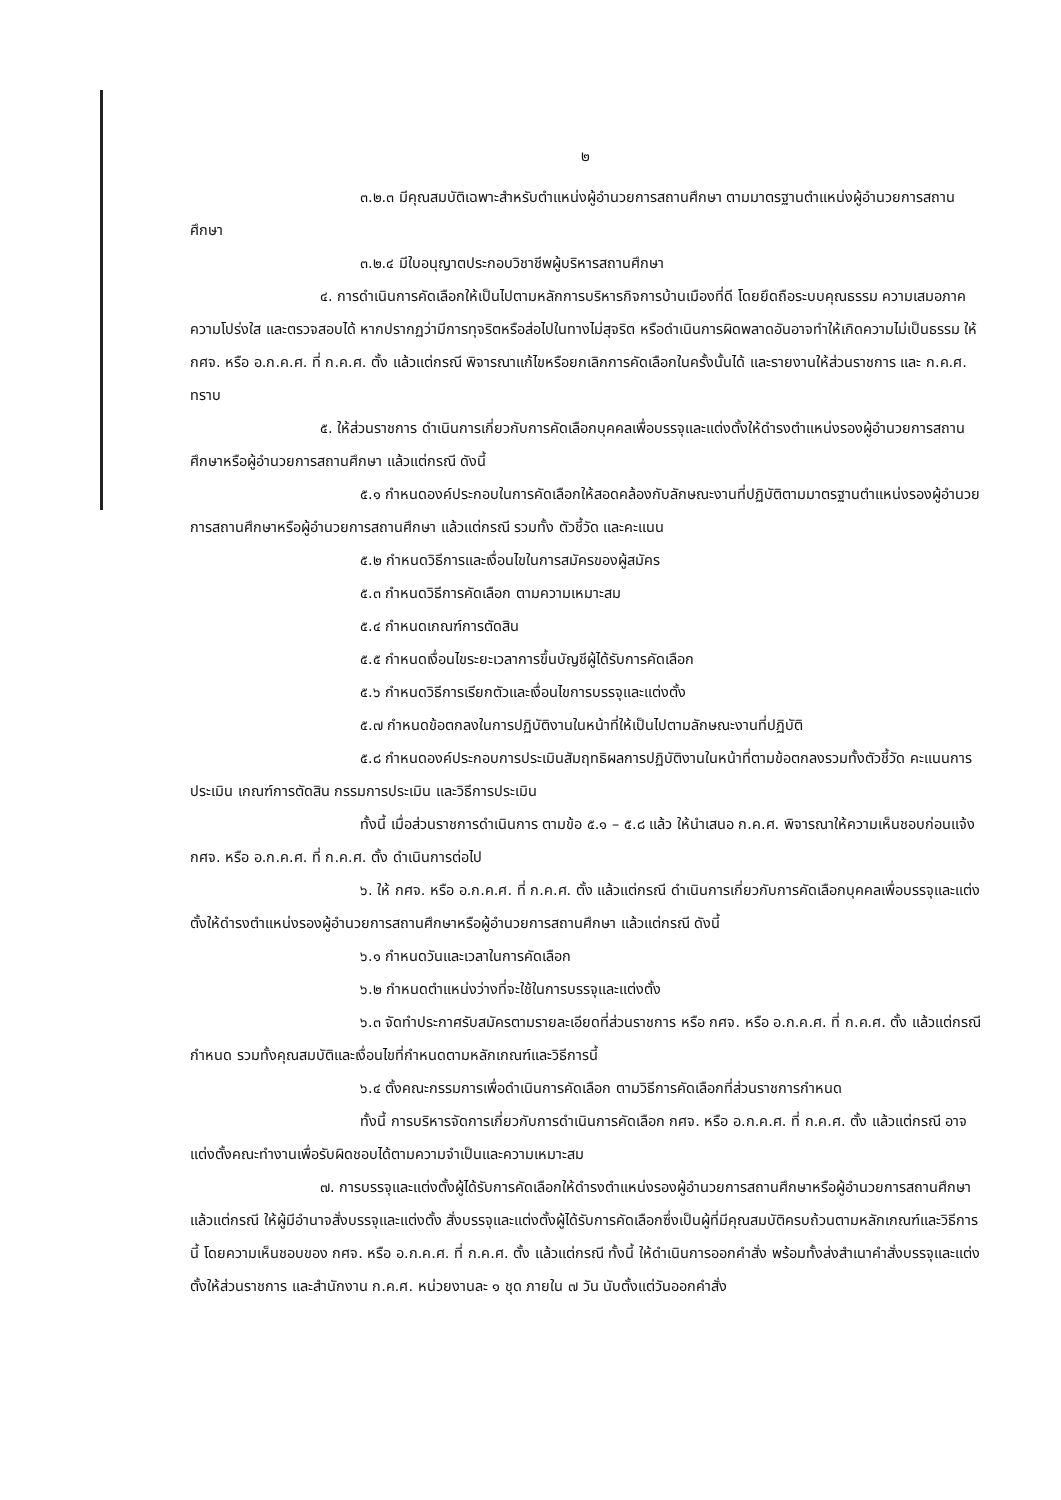๒
๓.๒.๓ มีคุณสมบัติเฉพาะสำหรับตำแหน่งผู้อำนวยการสถานศึกษา ตามมาตรฐานตำแหน่งผู้อำนวยการสถานศึกษา
๓.๒.๔ มีใบอนุญาตประกอบวิชาชีพผู้บริหารสถานศึกษา
๔. การดำเนินการคัดเลือกให้เป็นไปตามหลักการบริหารกิจการบ้านเมืองที่ดี โดยยึดถือระบบคุณธรรม ความเสมอภาค ความโปร่งใส และตรวจสอบได้ หากปรากฏว่ามีการทุจริตหรือส่อไปในทางไม่สุจริต หรือดำเนินการผิดพลาดอันอาจทำให้เกิดความไม่เป็นธรรม ให้ กศจ. หรือ อ.ก.ค.ศ. ที่ ก.ค.ศ. ตั้ง แล้วแต่กรณี พิจารณาแก้ไขหรือยกเลิกการคัดเลือกในครั้งนั้นได้ และรายงานให้ส่วนราชการ และ ก.ค.ศ. ทราบ
๕. ให้ส่วนราชการ ดำเนินการเกี่ยวกับการคัดเลือกบุคคลเพื่อบรรจุและแต่งตั้งให้ดำรงตำแหน่งรองผู้อำนวยการสถานศึกษาหรือผู้อำนวยการสถานศึกษา แล้วแต่กรณี ดังนี้
๕.๑ กำหนดองค์ประกอบในการคัดเลือกให้สอดคล้องกับลักษณะงานที่ปฏิบัติตามมาตรฐานตำแหน่งรองผู้อำนวยการสถานศึกษาหรือผู้อำนวยการสถานศึกษา แล้วแต่กรณี รวมทั้ง ตัวชี้วัด และคะแนน
๕.๒ กำหนดวิธีการและเงื่อนไขในการสมัครของผู้สมัคร
๕.๓ กำหนดวิธีการคัดเลือก ตามความเหมาะสม
๕.๔ กำหนดเกณฑ์การตัดสิน
๕.๕ กำหนดเงื่อนไขระยะเวลาการขึ้นบัญชีผู้ได้รับการคัดเลือก
๕.๖ กำหนดวิธีการเรียกตัวและเงื่อนไขการบรรจุและแต่งตั้ง
๕.๗ กำหนดข้อตกลงในการปฏิบัติงานในหน้าที่ให้เป็นไปตามลักษณะงานที่ปฏิบัติ
๕.๘ กำหนดองค์ประกอบการประเมินสัมฤทธิผลการปฏิบัติงานในหน้าที่ตามข้อตกลงรวมทั้งตัวชี้วัด คะแนนการประเมิน เกณฑ์การตัดสิน กรรมการประเมิน และวิธีการประเมิน
ทั้งนี้ เมื่อส่วนราชการดำเนินการ ตามข้อ ๕.๑ – ๕.๘ แล้ว ให้นำเสนอ ก.ค.ศ. พิจารณาให้ความเห็นชอบก่อนแจ้ง กศจ. หรือ อ.ก.ค.ศ. ที่ ก.ค.ศ. ตั้ง ดำเนินการต่อไป
๖. ให้ กศจ. หรือ อ.ก.ค.ศ. ที่ ก.ค.ศ. ตั้ง แล้วแต่กรณี ดำเนินการเกี่ยวกับการคัดเลือกบุคคลเพื่อบรรจุและแต่งตั้งให้ดำรงตำแหน่งรองผู้อำนวยการสถานศึกษาหรือผู้อำนวยการสถานศึกษา แล้วแต่กรณี ดังนี้
๖.๑ กำหนดวันและเวลาในการคัดเลือก
๖.๒ กำหนดตำแหน่งว่างที่จะใช้ในการบรรจุและแต่งตั้ง
๖.๓ จัดทำประกาศรับสมัครตามรายละเอียดที่ส่วนราชการ หรือ กศจ. หรือ อ.ก.ค.ศ. ที่ ก.ค.ศ. ตั้ง แล้วแต่กรณี กำหนด รวมทั้งคุณสมบัติและเงื่อนไขที่กำหนดตามหลักเกณฑ์และวิธีการนี้
๖.๔ ตั้งคณะกรรมการเพื่อดำเนินการคัดเลือก ตามวิธีการคัดเลือกที่ส่วนราชการกำหนด
ทั้งนี้ การบริหารจัดการเกี่ยวกับการดำเนินการคัดเลือก กศจ. หรือ อ.ก.ค.ศ. ที่ ก.ค.ศ. ตั้ง แล้วแต่กรณี อาจแต่งตั้งคณะทำงานเพื่อรับผิดชอบได้ตามความจำเป็นและความเหมาะสม
๗. การบรรจุและแต่งตั้งผู้ได้รับการคัดเลือกให้ดำรงตำแหน่งรองผู้อำนวยการสถานศึกษาหรือผู้อำนวยการสถานศึกษา แล้วแต่กรณี ให้ผู้มีอำนาจสั่งบรรจุและแต่งตั้ง สั่งบรรจุและแต่งตั้งผู้ได้รับการคัดเลือกซึ่งเป็นผู้ที่มีคุณสมบัติครบถ้วนตามหลักเกณฑ์และวิธีการนี้ โดยความเห็นชอบของ กศจ. หรือ อ.ก.ค.ศ. ที่ ก.ค.ศ. ตั้ง แล้วแต่กรณี ทั้งนี้ ให้ดำเนินการออกคำสั่ง พร้อมทั้งส่งสำเนาคำสั่งบรรจุและแต่งตั้งให้ส่วนราชการ และสำนักงาน ก.ค.ศ. หน่วยงานละ ๑ ชุด ภายใน ๗ วัน นับตั้งแต่วันออกคำสั่ง